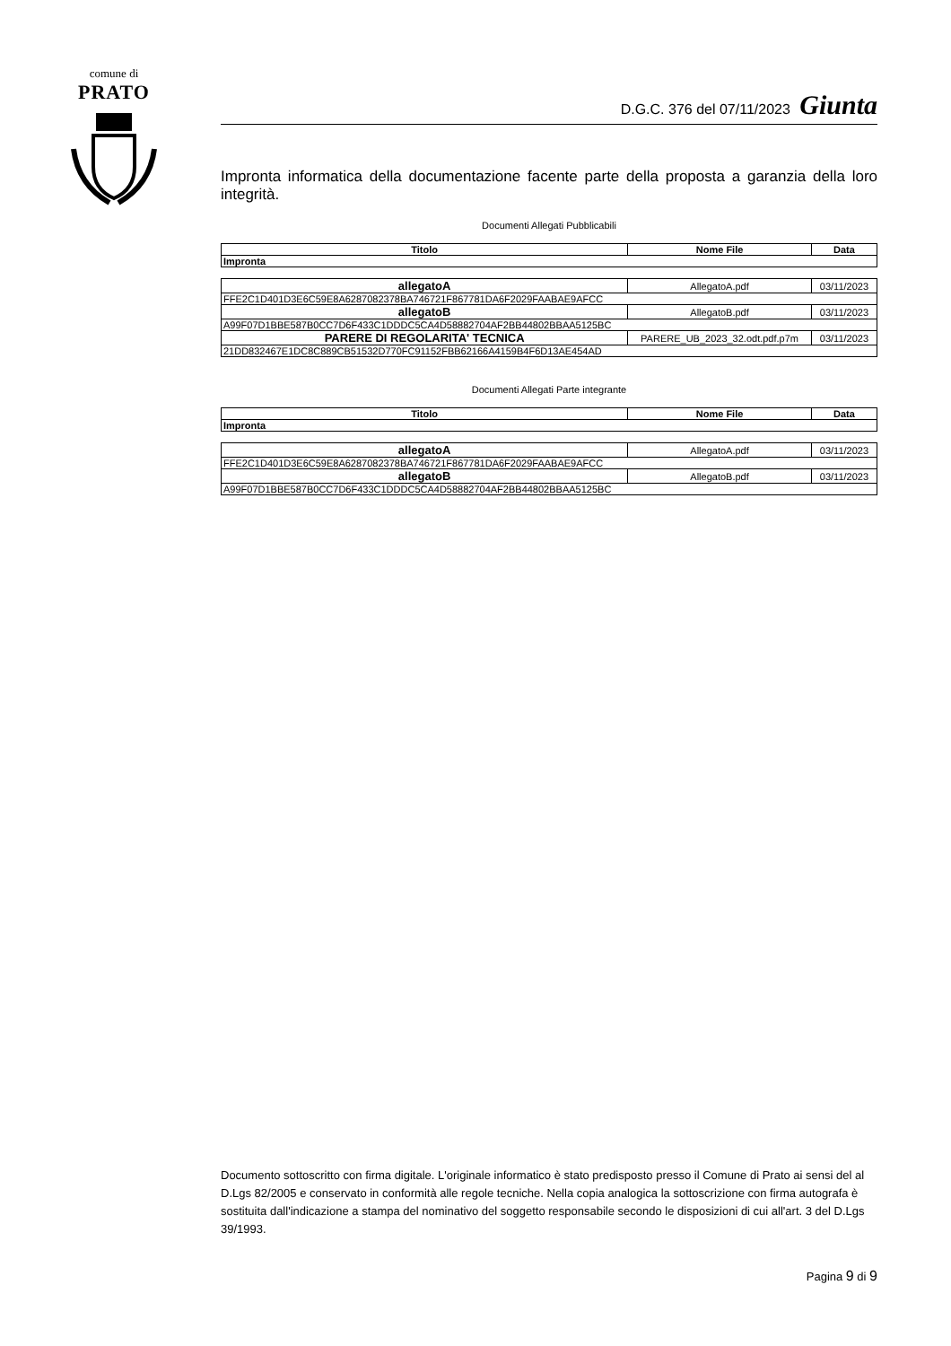comune di
PRATO
D.G.C. 376 del 07/11/2023 Giunta
Impronta informatica della documentazione facente parte della proposta a garanzia della loro integrità.
Documenti Allegati Pubblicabili
| Titolo | Nome File | Data |
| --- | --- | --- |
| Impronta | | |
| allegatoA | AllegatoA.pdf | 03/11/2023 |
| FFE2C1D401D3E6C59E8A6287082378BA746721F867781DA6F2029FAABAE9AFCC | | |
| allegatoB | AllegatoB.pdf | 03/11/2023 |
| A99F07D1BBE587B0CC7D6F433C1DDDC5CA4D58882704AF2BB44802BBAA5125BC | | |
| PARERE DI REGOLARITA' TECNICA | PARERE_UB_2023_32.odt.pdf.p7m | 03/11/2023 |
| 21DD832467E1DC8C889CB51532D770FC91152FBB62166A4159B4F6D13AE454AD | | |
Documenti Allegati Parte integrante
| Titolo | Nome File | Data |
| --- | --- | --- |
| Impronta | | |
| allegatoA | AllegatoA.pdf | 03/11/2023 |
| FFE2C1D401D3E6C59E8A6287082378BA746721F867781DA6F2029FAABAE9AFCC | | |
| allegatoB | AllegatoB.pdf | 03/11/2023 |
| A99F07D1BBE587B0CC7D6F433C1DDDC5CA4D58882704AF2BB44802BBAA5125BC | | |
Documento sottoscritto con firma digitale. L'originale informatico è stato predisposto presso il Comune di Prato ai sensi del al D.Lgs 82/2005 e conservato in conformità alle regole tecniche. Nella copia analogica la sottoscrizione con firma autografa è sostituita dall'indicazione a stampa del nominativo del soggetto responsabile secondo le disposizioni di cui all'art. 3 del D.Lgs 39/1993.
Pagina 9 di 9